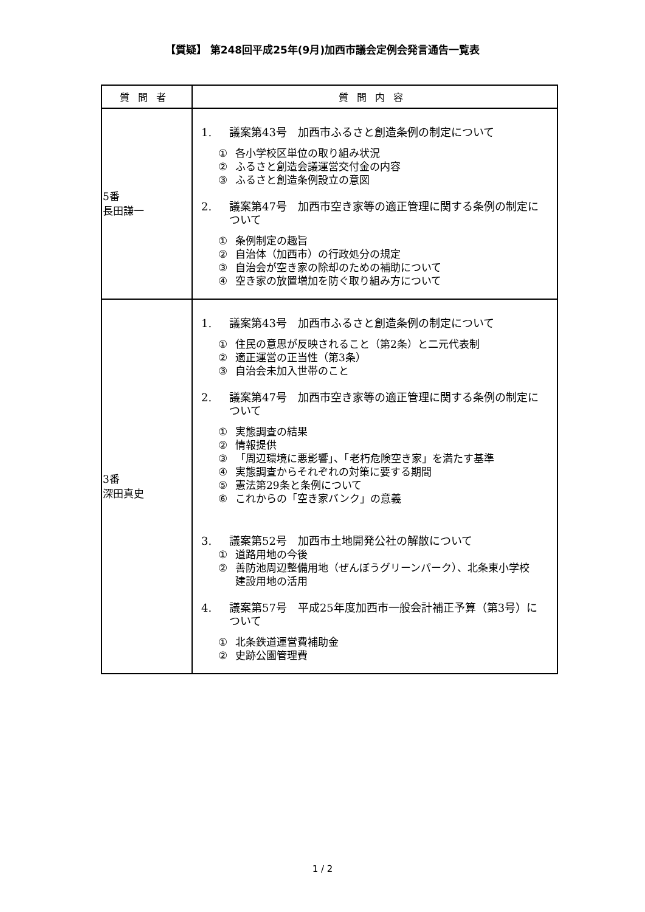【質疑】 第248回平成25年(9月)加西市議会定例会発言通告一覧表
| 質問者 | 質問内容 |
| --- | --- |
| 5番 長田謙一 | 1. 議案第43号 加西市ふるさと創造条例の制定について ① 各小学校区単位の取り組み状況 ② ふるさと創造会議運営交付金の内容 ③ ふるさと創造条例設立の意図 2. 議案第47号 加西市空き家等の適正管理に関する条例の制定について ① 条例制定の趣旨 ② 自治体（加西市）の行政処分の規定 ③ 自治会が空き家の除却のための補助について ④ 空き家の放置増加を防ぐ取り組み方について |
| 3番 深田真史 | 1. 議案第43号 加西市ふるさと創造条例の制定について ① 住民の意思が反映されること（第2条）と二元代表制 ② 適正運営の正当性（第3条） ③ 自治会未加入世帯のこと 2. 議案第47号 加西市空き家等の適正管理に関する条例の制定について ① 実態調査の結果 ② 情報提供 ③ 「周辺環境に悪影響」、「老朽危険空き家」を満たす基準 ④ 実態調査からそれぞれの対策に要する期間 ⑤ 憲法第29条と条例について ⑥ これからの「空き家バンク」の意義 3. 議案第52号 加西市土地開発公社の解散について ① 道路用地の今後 ② 善防池周辺整備用地（ぜんぼうグリーンパーク）、北条東小学校建設用地の活用 4. 議案第57号 平成25年度加西市一般会計補正予算（第3号）について ① 北条鉄道運営費補助金 ② 史跡公園管理費 |
1 / 2